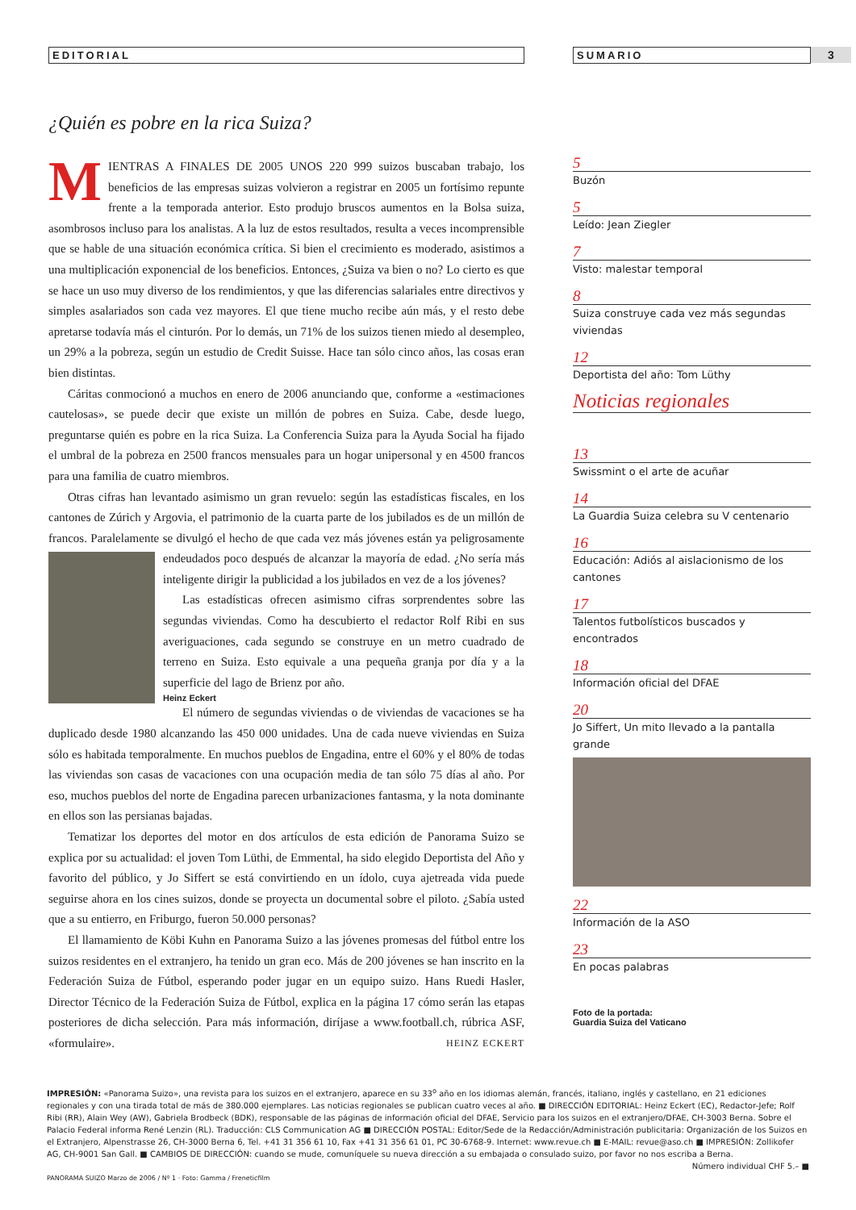EDITORIAL
¿Quién es pobre en la rica Suiza?
MIENTRAS A FINALES DE 2005 UNOS 220 999 suizos buscaban trabajo, los beneficios de las empresas suizas volvieron a registrar en 2005 un fortísimo repunte frente a la temporada anterior. Esto produjo bruscos aumentos en la Bolsa suiza, asombrosos incluso para los analistas. A la luz de estos resultados, resulta a veces incomprensible que se hable de una situación económica crítica. Si bien el crecimiento es moderado, asistimos a una multiplicación exponencial de los beneficios. Entonces, ¿Suiza va bien o no? Lo cierto es que se hace un uso muy diverso de los rendimientos, y que las diferencias salariales entre directivos y simples asalariados son cada vez mayores. El que tiene mucho recibe aún más, y el resto debe apretarse todavía más el cinturón. Por lo demás, un 71% de los suizos tienen miedo al desempleo, un 29% a la pobreza, según un estudio de Credit Suisse. Hace tan sólo cinco años, las cosas eran bien distintas.
Cáritas conmocionó a muchos en enero de 2006 anunciando que, conforme a «estimaciones cautelosas», se puede decir que existe un millón de pobres en Suiza. Cabe, desde luego, preguntarse quién es pobre en la rica Suiza. La Conferencia Suiza para la Ayuda Social ha fijado el umbral de la pobreza en 2500 francos mensuales para un hogar unipersonal y en 4500 francos para una familia de cuatro miembros.
Otras cifras han levantado asimismo un gran revuelo: según las estadísticas fiscales, en los cantones de Zúrich y Argovia, el patrimonio de la cuarta parte de los jubilados es de un millón de francos. Paralelamente se divulgó el hecho de que cada vez más jóvenes están ya peli grosamente endeudados poco después de alcanzar la mayoría de edad. ¿No sería más inteligente dirigir la publicidad a los jubilados en vez de a los jóvenes?
Las estadísticas ofrecen asimismo cifras sorprendentes sobre las segundas viviendas. Como ha descubierto el redactor Rolf Ribi en sus averiguaciones, cada segundo se construye en un metro cuadrado de terreno en Suiza. Esto equivale a una pequeña granja por día y a la superficie del lago de Brienz por año.
Heinz Eckert
El número de segundas viviendas o de viviendas de vacaciones se ha duplicado desde 1980 alcanzando las 450 000 unidades. Una de cada nueve viviendas en Suiza sólo es habitada temporalmente. En muchos pueblos de Engadina, entre el 60% y el 80% de todas las viviendas son casas de vacaciones con una ocupación media de tan sólo 75 días al año. Por eso, muchos pueblos del norte de Engadina parecen urbanizaciones fantasma, y la nota dominante en ellos son las persianas bajadas.
Tematizar los deportes del motor en dos artículos de esta edición de Panorama Suizo se explica por su actualidad: el joven Tom Lüthi, de Emmental, ha sido elegido Deportista del Año y favorito del público, y Jo Siffert se está convirtiendo en un ídolo, cuya ajetreada vida puede seguirse ahora en los cines suizos, donde se proyecta un documental sobre el piloto. ¿Sabía usted que a su entierro, en Friburgo, fueron 50.000 personas?
El llamamiento de Köbi Kuhn en Panorama Suizo a las jóvenes promesas del fútbol entre los suizos residentes en el extranjero, ha tenido un gran eco. Más de 200 jóvenes se han inscrito en la Federación Suiza de Fútbol, esperando poder jugar en un equipo suizo. Hans Ruedi Hasler, Director Técnico de la Federación Suiza de Fútbol, explica en la página 17 cómo serán las etapas posteriores de dicha selección. Para más información, diríjase a www.football.ch, rúbrica ASF, «formulaire». HEINZ ECKERT
3
SUMARIO
5
Buzón
5
Leído: Jean Ziegler
7
Visto: malestar temporal
8
Suiza construye cada vez más segundas viviendas
12
Deportista del año: Tom Lüthy
Noticias regionales
13
Swissmint o el arte de acuñar
14
La Guardia Suiza celebra su V centenario
16
Educación: Adiós al aislacionismo de los cantones
17
Talentos futbolísticos buscados y encontrados
18
Información oficial del DFAE
20
Jo Siffert, Un mito llevado a la pantalla grande
22
Información de la ASO
23
En pocas palabras
Foto de la portada:
Guardia Suiza del Vaticano
IMPRESIÓN: «Panorama Suizo», una revista para los suizos en el extranjero, aparece en su 33<sup>o</sup> año en los idiomas alemán, francés, italiano, inglés y castellano, en 21 ediciones regionales y con una tirada total de más de 380.000 ejemplares. Las noticias regionales se publican cuatro veces al año. ■ DIRECCIÓN EDITORIAL: Heinz Eckert (EC), Redactor-Jefe; Rolf Ribi (RR), Alain Wey (AW), Gabriela Brodbeck (BDK), responsable de las páginas de información oficial del DFAE, Servicio para los suizos en el extranjero/DFAE, CH-3003 Berna. Sobre el Palacio Federal informa René Lenzin (RL). Traducción: CLS Communication AG ■ DIRECCIÓN POSTAL: Editor/Sede de la Redacción/Administración publicitaria: Organización de los Suizos en el Extranjero, Alpenstrasse 26, CH-3000 Berna 6, Tel. +41 31 356 61 10, Fax +41 31 356 61 01, PC 30-6768-9. Internet: www.revue.ch ■ E-MAIL: revue@aso.ch ■ IMPRESIÓN: Zollikofer AG, CH-9001 San Gall. ■ CAMBIOS DE DIRECCIÓN: cuando se mude, comuníquele su nueva dirección a su embajada o consulado suizo, por favor no nos escriba a Berna.
Número individual CHF 5.– ■
PANORAMA SUIZO Marzo de 2006 / Nº 1 · Foto: Gamma / Freneticfilm